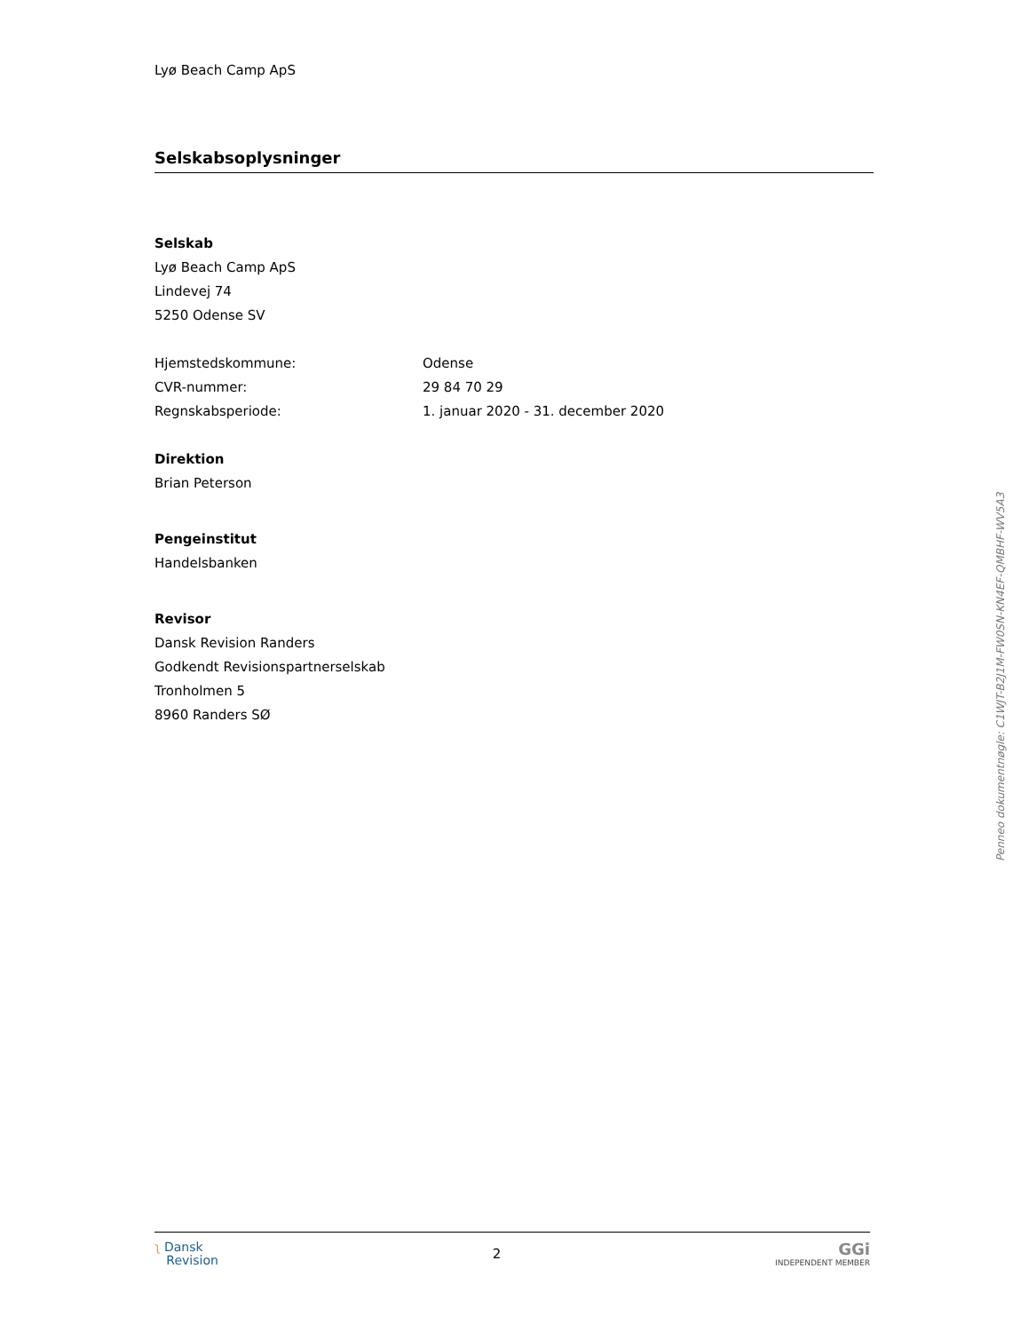Lyø Beach Camp ApS
Selskabsoplysninger
Selskab
Lyø Beach Camp ApS
Lindevej 74
5250 Odense SV
Hjemstedskommune: Odense
CVR-nummer: 29 84 70 29
Regnskabsperiode: 1. januar 2020 - 31. december 2020
Direktion
Brian Peterson
Pengeinstitut
Handelsbanken
Revisor
Dansk Revision Randers
Godkendt Revisionspartnerselskab
Tronholmen 5
8960 Randers SØ
Penneo dokumentnøgle: C1WJT-B2J1M-FW0SN-KN4EF-QMBHF-WV5A3
ʅ Dansk
Revision
2
GGi
INDEPENDENT MEMBER